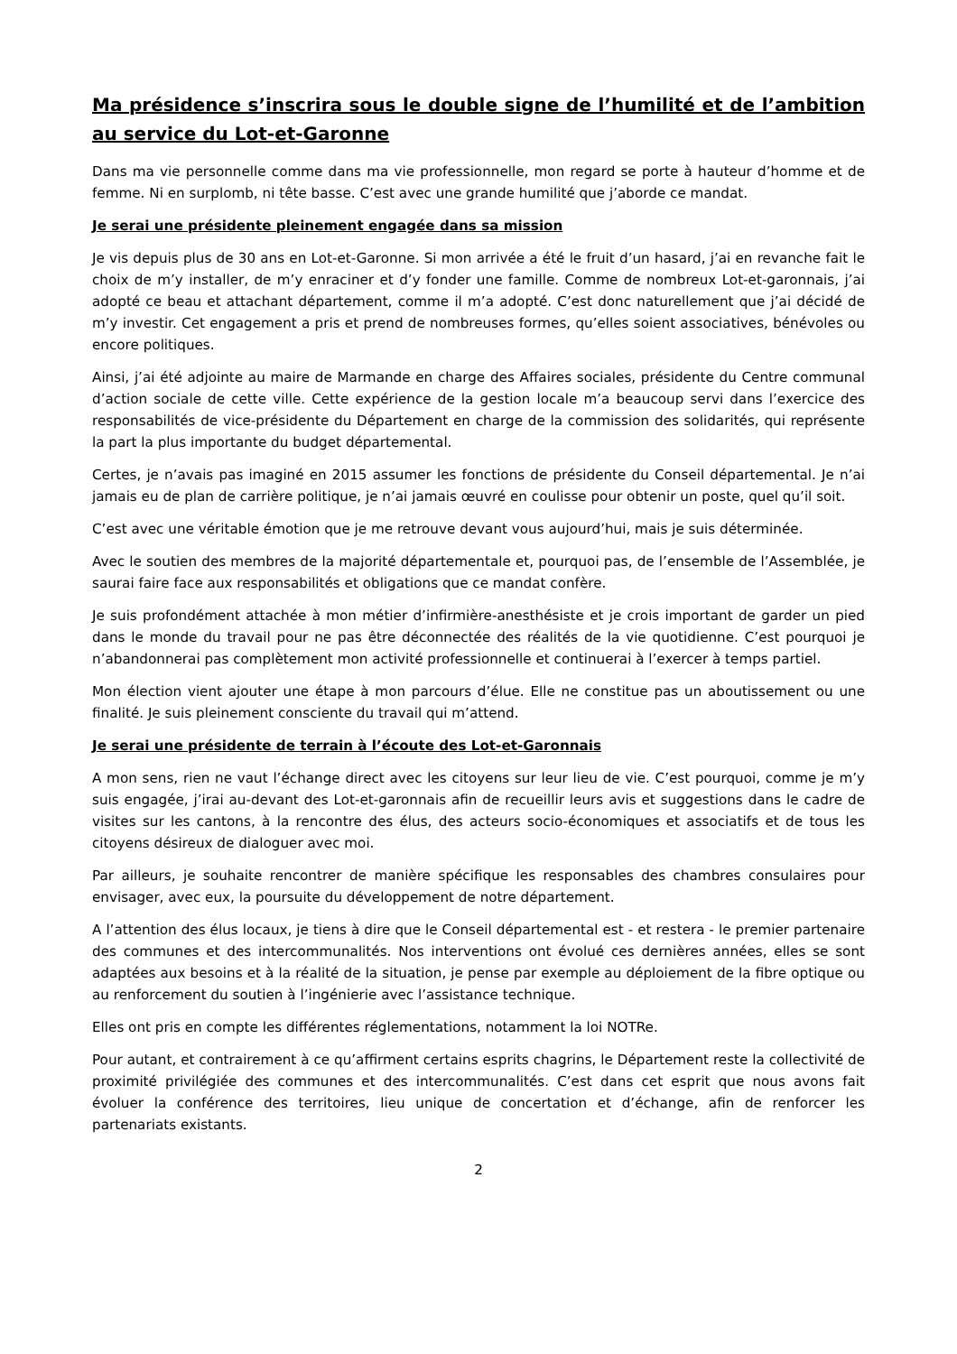Ma présidence s’inscrira sous le double signe de l’humilité et de l’ambition au service du Lot-et-Garonne
Dans ma vie personnelle comme dans ma vie professionnelle, mon regard se porte à hauteur d’homme et de femme. Ni en surplomb, ni tête basse. C’est avec une grande humilité que j’aborde ce mandat.
Je serai une présidente pleinement engagée dans sa mission
Je vis depuis plus de 30 ans en Lot-et-Garonne. Si mon arrivée a été le fruit d’un hasard, j’ai en revanche fait le choix de m’y installer, de m’y enraciner et d’y fonder une famille. Comme de nombreux Lot-et-garonnais, j’ai adopté ce beau et attachant département, comme il m’a adopté. C’est donc naturellement que j’ai décidé de m’y investir. Cet engagement a pris et prend de nombreuses formes, qu’elles soient associatives, bénévoles ou encore politiques.
Ainsi, j’ai été adjointe au maire de Marmande en charge des Affaires sociales, présidente du Centre communal d’action sociale de cette ville. Cette expérience de la gestion locale m’a beaucoup servi dans l’exercice des responsabilités de vice-présidente du Département en charge de la commission des solidarités, qui représente la part la plus importante du budget départemental.
Certes, je n’avais pas imaginé en 2015 assumer les fonctions de présidente du Conseil départemental. Je n’ai jamais eu de plan de carrière politique, je n’ai jamais œuvré en coulisse pour obtenir un poste, quel qu’il soit.
C’est avec une véritable émotion que je me retrouve devant vous aujourd’hui, mais je suis déterminée.
Avec le soutien des membres de la majorité départementale et, pourquoi pas, de l’ensemble de l’Assemblée, je saurai faire face aux responsabilités et obligations que ce mandat confère.
Je suis profondément attachée à mon métier d’infirmière-anesthésiste et je crois important de garder un pied dans le monde du travail pour ne pas être déconnectée des réalités de la vie quotidienne. C’est pourquoi je n’abandonnerai pas complètement mon activité professionnelle et continuerai à l’exercer à temps partiel.
Mon élection vient ajouter une étape à mon parcours d’élue. Elle ne constitue pas un aboutissement ou une finalité. Je suis pleinement consciente du travail qui m’attend.
Je serai une présidente de terrain à l’écoute des Lot-et-Garonnais
A mon sens, rien ne vaut l’échange direct avec les citoyens sur leur lieu de vie. C’est pourquoi, comme je m’y suis engagée, j’irai au-devant des Lot-et-garonnais afin de recueillir leurs avis et suggestions dans le cadre de visites sur les cantons, à la rencontre des élus, des acteurs socio-économiques et associatifs et de tous les citoyens désireux de dialoguer avec moi.
Par ailleurs, je souhaite rencontrer de manière spécifique les responsables des chambres consulaires pour envisager, avec eux, la poursuite du développement de notre département.
A l’attention des élus locaux, je tiens à dire que le Conseil départemental est - et restera - le premier partenaire des communes et des intercommunalités. Nos interventions ont évolué ces dernières années, elles se sont adaptées aux besoins et à la réalité de la situation, je pense par exemple au déploiement de la fibre optique ou au renforcement du soutien à l’ingénierie avec l’assistance technique.
Elles ont pris en compte les différentes réglementations, notamment la loi NOTRe.
Pour autant, et contrairement à ce qu’affirment certains esprits chagrins, le Département reste la collectivité de proximité privilégiée des communes et des intercommunalités. C’est dans cet esprit que nous avons fait évoluer la conférence des territoires, lieu unique de concertation et d’échange, afin de renforcer les partenariats existants.
2